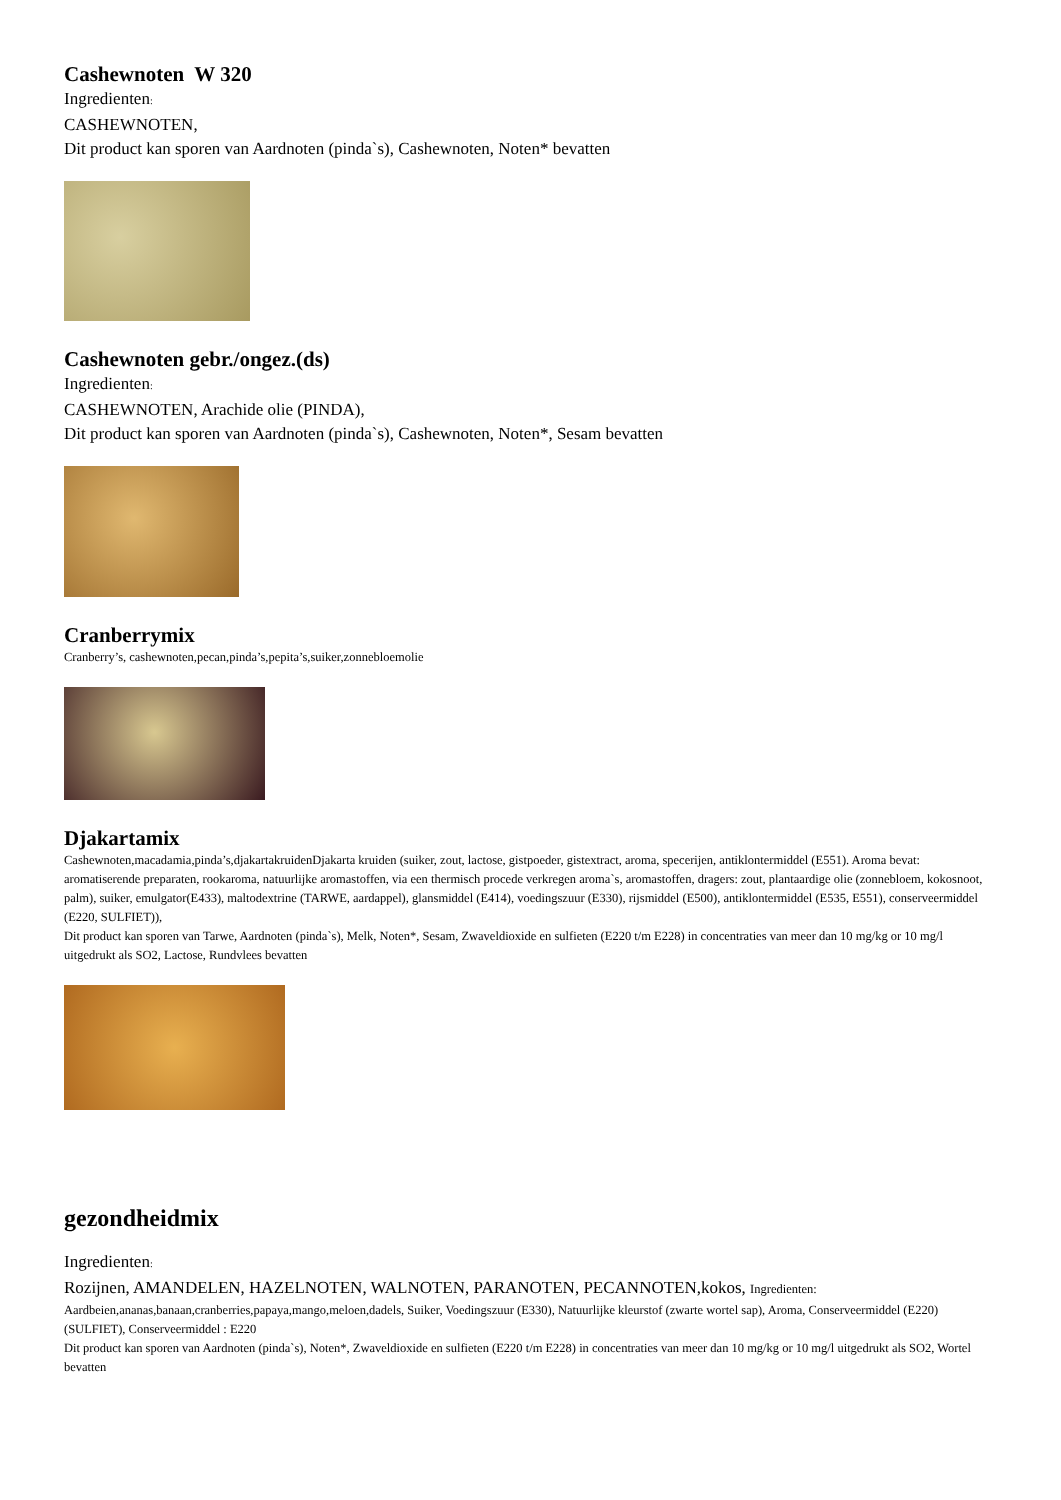Cashewnoten W 320
Ingredienten:
CASHEWNOTEN,
Dit product kan sporen van Aardnoten (pinda`s), Cashewnoten, Noten* bevatten
Cashewnoten gebr./ongez.(ds)
Ingredienten:
CASHEWNOTEN, Arachide olie (PINDA),
Dit product kan sporen van Aardnoten (pinda`s), Cashewnoten, Noten*, Sesam bevatten
Cranberrymix
Cranberry’s, cashewnoten,pecan,pinda’s,pepita’s,suiker,zonnebloemolie
Djakartamix
Cashewnoten,macadamia,pinda’s,djakartakruidenDjakarta kruiden (suiker, zout, lactose, gistpoeder, gistextract, aroma, specerijen, antiklontermiddel (E551). Aroma bevat: aromatiserende preparaten, rookaroma, natuurlijke aromastoffen, via een thermisch procede verkregen aroma`s, aromastoffen, dragers: zout, plantaardige olie (zonnebloem, kokosnoot, palm), suiker, emulgator(E433), maltodextrine (TARWE, aardappel), glansmiddel (E414), voedingszuur (E330), rijsmiddel (E500), antiklontermiddel (E535, E551), conserveermiddel (E220, SULFIET)),
Dit product kan sporen van Tarwe, Aardnoten (pinda`s), Melk, Noten*, Sesam, Zwaveldioxide en sulfieten (E220 t/m E228) in concentraties van meer dan 10 mg/kg or 10 mg/l uitgedrukt als SO2, Lactose, Rundvlees bevatten
gezondheidmix
Ingredienten:
Rozijnen, AMANDELEN, HAZELNOTEN, WALNOTEN, PARANOTEN, PECANNOTEN,kokos, Ingredienten:
Aardbeien,ananas,banaan,cranberries,papaya,mango,meloen,dadels, Suiker, Voedingszuur (E330), Natuurlijke kleurstof (zwarte wortel sap), Aroma, Conserveermiddel (E220) (SULFIET), Conserveermiddel : E220
Dit product kan sporen van Aardnoten (pinda`s), Noten*, Zwaveldioxide en sulfieten (E220 t/m E228) in concentraties van meer dan 10 mg/kg or 10 mg/l uitgedrukt als SO2, Wortel bevatten